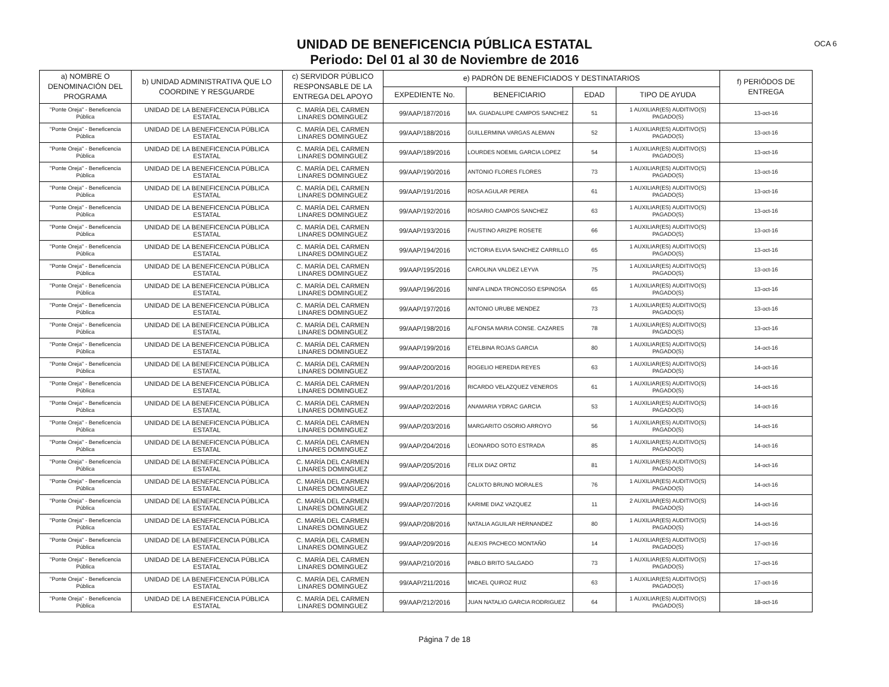UNIDAD DE BENEFICENCIA PÚBLICA ESTATAL
Periodo: Del 01 al 30 de Noviembre de 2016
OCA 6
| a) NOMBRE O DENOMINACIÓN DEL PROGRAMA | b) UNIDAD ADMINISTRATIVA QUE LO COORDINE Y RESGUARDE | c) SERVIDOR PÚBLICO RESPONSABLE DE LA ENTREGA DEL APOYO | e) PADRÓN DE BENEFICIADOS Y DESTINATARIOS | | | | f) PERIÓDOS DE ENTREGA |
| --- | --- | --- | --- | --- | --- | --- | --- |
| | | | EXPEDIENTE No. | BENEFICIARIO | EDAD | TIPO DE AYUDA | |
| "Ponte Oreja" - Beneficencia Pública | UNIDAD DE LA BENEFICENCIA PÚBLICA ESTATAL | C. MARÍA DEL CARMEN LINARES DOMINGUEZ | 99/AAP/187/2016 | MA. GUADALUPE CAMPOS SANCHEZ | 51 | 1 AUXILIAR(ES) AUDITIVO(S) PAGADO(S) | 13-oct-16 |
| "Ponte Oreja" - Beneficencia Pública | UNIDAD DE LA BENEFICENCIA PÚBLICA ESTATAL | C. MARÍA DEL CARMEN LINARES DOMINGUEZ | 99/AAP/188/2016 | GUILLERMINA VARGAS ALEMAN | 52 | 1 AUXILIAR(ES) AUDITIVO(S) PAGADO(S) | 13-oct-16 |
| "Ponte Oreja" - Beneficencia Pública | UNIDAD DE LA BENEFICENCIA PÚBLICA ESTATAL | C. MARÍA DEL CARMEN LINARES DOMINGUEZ | 99/AAP/189/2016 | LOURDES NOEMIL GARCIA LOPEZ | 54 | 1 AUXILIAR(ES) AUDITIVO(S) PAGADO(S) | 13-oct-16 |
| "Ponte Oreja" - Beneficencia Pública | UNIDAD DE LA BENEFICENCIA PÚBLICA ESTATAL | C. MARÍA DEL CARMEN LINARES DOMINGUEZ | 99/AAP/190/2016 | ANTONIO FLORES FLORES | 73 | 1 AUXILIAR(ES) AUDITIVO(S) PAGADO(S) | 13-oct-16 |
| "Ponte Oreja" - Beneficencia Pública | UNIDAD DE LA BENEFICENCIA PÚBLICA ESTATAL | C. MARÍA DEL CARMEN LINARES DOMINGUEZ | 99/AAP/191/2016 | ROSA AGULAR PEREA | 61 | 1 AUXILIAR(ES) AUDITIVO(S) PAGADO(S) | 13-oct-16 |
| "Ponte Oreja" - Beneficencia Pública | UNIDAD DE LA BENEFICENCIA PÚBLICA ESTATAL | C. MARÍA DEL CARMEN LINARES DOMINGUEZ | 99/AAP/192/2016 | ROSARIO CAMPOS SANCHEZ | 63 | 1 AUXILIAR(ES) AUDITIVO(S) PAGADO(S) | 13-oct-16 |
| "Ponte Oreja" - Beneficencia Pública | UNIDAD DE LA BENEFICENCIA PÚBLICA ESTATAL | C. MARÍA DEL CARMEN LINARES DOMINGUEZ | 99/AAP/193/2016 | FAUSTINO ARIZPE ROSETE | 66 | 1 AUXILIAR(ES) AUDITIVO(S) PAGADO(S) | 13-oct-16 |
| "Ponte Oreja" - Beneficencia Pública | UNIDAD DE LA BENEFICENCIA PÚBLICA ESTATAL | C. MARÍA DEL CARMEN LINARES DOMINGUEZ | 99/AAP/194/2016 | VICTORIA ELVIA SANCHEZ CARRILLO | 65 | 1 AUXILIAR(ES) AUDITIVO(S) PAGADO(S) | 13-oct-16 |
| "Ponte Oreja" - Beneficencia Pública | UNIDAD DE LA BENEFICENCIA PÚBLICA ESTATAL | C. MARÍA DEL CARMEN LINARES DOMINGUEZ | 99/AAP/195/2016 | CAROLINA VALDEZ LEYVA | 75 | 1 AUXILIAR(ES) AUDITIVO(S) PAGADO(S) | 13-oct-16 |
| "Ponte Oreja" - Beneficencia Pública | UNIDAD DE LA BENEFICENCIA PÚBLICA ESTATAL | C. MARÍA DEL CARMEN LINARES DOMINGUEZ | 99/AAP/196/2016 | NINFA LINDA TRONCOSO ESPINOSA | 65 | 1 AUXILIAR(ES) AUDITIVO(S) PAGADO(S) | 13-oct-16 |
| "Ponte Oreja" - Beneficencia Pública | UNIDAD DE LA BENEFICENCIA PÚBLICA ESTATAL | C. MARÍA DEL CARMEN LINARES DOMINGUEZ | 99/AAP/197/2016 | ANTONIO URUBE MENDEZ | 73 | 1 AUXILIAR(ES) AUDITIVO(S) PAGADO(S) | 13-oct-16 |
| "Ponte Oreja" - Beneficencia Pública | UNIDAD DE LA BENEFICENCIA PÚBLICA ESTATAL | C. MARÍA DEL CARMEN LINARES DOMINGUEZ | 99/AAP/198/2016 | ALFONSA MARIA CONSE. CAZARES | 78 | 1 AUXILIAR(ES) AUDITIVO(S) PAGADO(S) | 13-oct-16 |
| "Ponte Oreja" - Beneficencia Pública | UNIDAD DE LA BENEFICENCIA PÚBLICA ESTATAL | C. MARÍA DEL CARMEN LINARES DOMINGUEZ | 99/AAP/199/2016 | ETELBINA ROJAS GARCIA | 80 | 1 AUXILIAR(ES) AUDITIVO(S) PAGADO(S) | 14-oct-16 |
| "Ponte Oreja" - Beneficencia Pública | UNIDAD DE LA BENEFICENCIA PÚBLICA ESTATAL | C. MARÍA DEL CARMEN LINARES DOMINGUEZ | 99/AAP/200/2016 | ROGELIO HEREDIA REYES | 63 | 1 AUXILIAR(ES) AUDITIVO(S) PAGADO(S) | 14-oct-16 |
| "Ponte Oreja" - Beneficencia Pública | UNIDAD DE LA BENEFICENCIA PÚBLICA ESTATAL | C. MARÍA DEL CARMEN LINARES DOMINGUEZ | 99/AAP/201/2016 | RICARDO VELAZQUEZ VENEROS | 61 | 1 AUXILIAR(ES) AUDITIVO(S) PAGADO(S) | 14-oct-16 |
| "Ponte Oreja" - Beneficencia Pública | UNIDAD DE LA BENEFICENCIA PÚBLICA ESTATAL | C. MARÍA DEL CARMEN LINARES DOMINGUEZ | 99/AAP/202/2016 | ANAMARIA YDRAC GARCIA | 53 | 1 AUXILIAR(ES) AUDITIVO(S) PAGADO(S) | 14-oct-16 |
| "Ponte Oreja" - Beneficencia Pública | UNIDAD DE LA BENEFICENCIA PÚBLICA ESTATAL | C. MARÍA DEL CARMEN LINARES DOMINGUEZ | 99/AAP/203/2016 | MARGARITO OSORIO ARROYO | 56 | 1 AUXILIAR(ES) AUDITIVO(S) PAGADO(S) | 14-oct-16 |
| "Ponte Oreja" - Beneficencia Pública | UNIDAD DE LA BENEFICENCIA PÚBLICA ESTATAL | C. MARÍA DEL CARMEN LINARES DOMINGUEZ | 99/AAP/204/2016 | LEONARDO SOTO ESTRADA | 85 | 1 AUXILIAR(ES) AUDITIVO(S) PAGADO(S) | 14-oct-16 |
| "Ponte Oreja" - Beneficencia Pública | UNIDAD DE LA BENEFICENCIA PÚBLICA ESTATAL | C. MARÍA DEL CARMEN LINARES DOMINGUEZ | 99/AAP/205/2016 | FELIX DIAZ ORTIZ | 81 | 1 AUXILIAR(ES) AUDITIVO(S) PAGADO(S) | 14-oct-16 |
| "Ponte Oreja" - Beneficencia Pública | UNIDAD DE LA BENEFICENCIA PÚBLICA ESTATAL | C. MARÍA DEL CARMEN LINARES DOMINGUEZ | 99/AAP/206/2016 | CALIXTO BRUNO MORALES | 76 | 1 AUXILIAR(ES) AUDITIVO(S) PAGADO(S) | 14-oct-16 |
| "Ponte Oreja" - Beneficencia Pública | UNIDAD DE LA BENEFICENCIA PÚBLICA ESTATAL | C. MARÍA DEL CARMEN LINARES DOMINGUEZ | 99/AAP/207/2016 | KARIME DIAZ VAZQUEZ | 11 | 2 AUXILIAR(ES) AUDITIVO(S) PAGADO(S) | 14-oct-16 |
| "Ponte Oreja" - Beneficencia Pública | UNIDAD DE LA BENEFICENCIA PÚBLICA ESTATAL | C. MARÍA DEL CARMEN LINARES DOMINGUEZ | 99/AAP/208/2016 | NATALIA AGUILAR HERNANDEZ | 80 | 1 AUXILIAR(ES) AUDITIVO(S) PAGADO(S) | 14-oct-16 |
| "Ponte Oreja" - Beneficencia Pública | UNIDAD DE LA BENEFICENCIA PÚBLICA ESTATAL | C. MARÍA DEL CARMEN LINARES DOMINGUEZ | 99/AAP/209/2016 | ALEXIS PACHECO MONTAÑO | 14 | 1 AUXILIAR(ES) AUDITIVO(S) PAGADO(S) | 17-oct-16 |
| "Ponte Oreja" - Beneficencia Pública | UNIDAD DE LA BENEFICENCIA PÚBLICA ESTATAL | C. MARÍA DEL CARMEN LINARES DOMINGUEZ | 99/AAP/210/2016 | PABLO BRITO SALGADO | 73 | 1 AUXILIAR(ES) AUDITIVO(S) PAGADO(S) | 17-oct-16 |
| "Ponte Oreja" - Beneficencia Pública | UNIDAD DE LA BENEFICENCIA PÚBLICA ESTATAL | C. MARÍA DEL CARMEN LINARES DOMINGUEZ | 99/AAP/211/2016 | MICAEL QUIROZ RUIZ | 63 | 1 AUXILIAR(ES) AUDITIVO(S) PAGADO(S) | 17-oct-16 |
| "Ponte Oreja" - Beneficencia Pública | UNIDAD DE LA BENEFICENCIA PÚBLICA ESTATAL | C. MARÍA DEL CARMEN LINARES DOMINGUEZ | 99/AAP/212/2016 | JUAN NATALIO GARCIA RODRIGUEZ | 64 | 1 AUXILIAR(ES) AUDITIVO(S) PAGADO(S) | 18-oct-16 |
Página 7 de 18